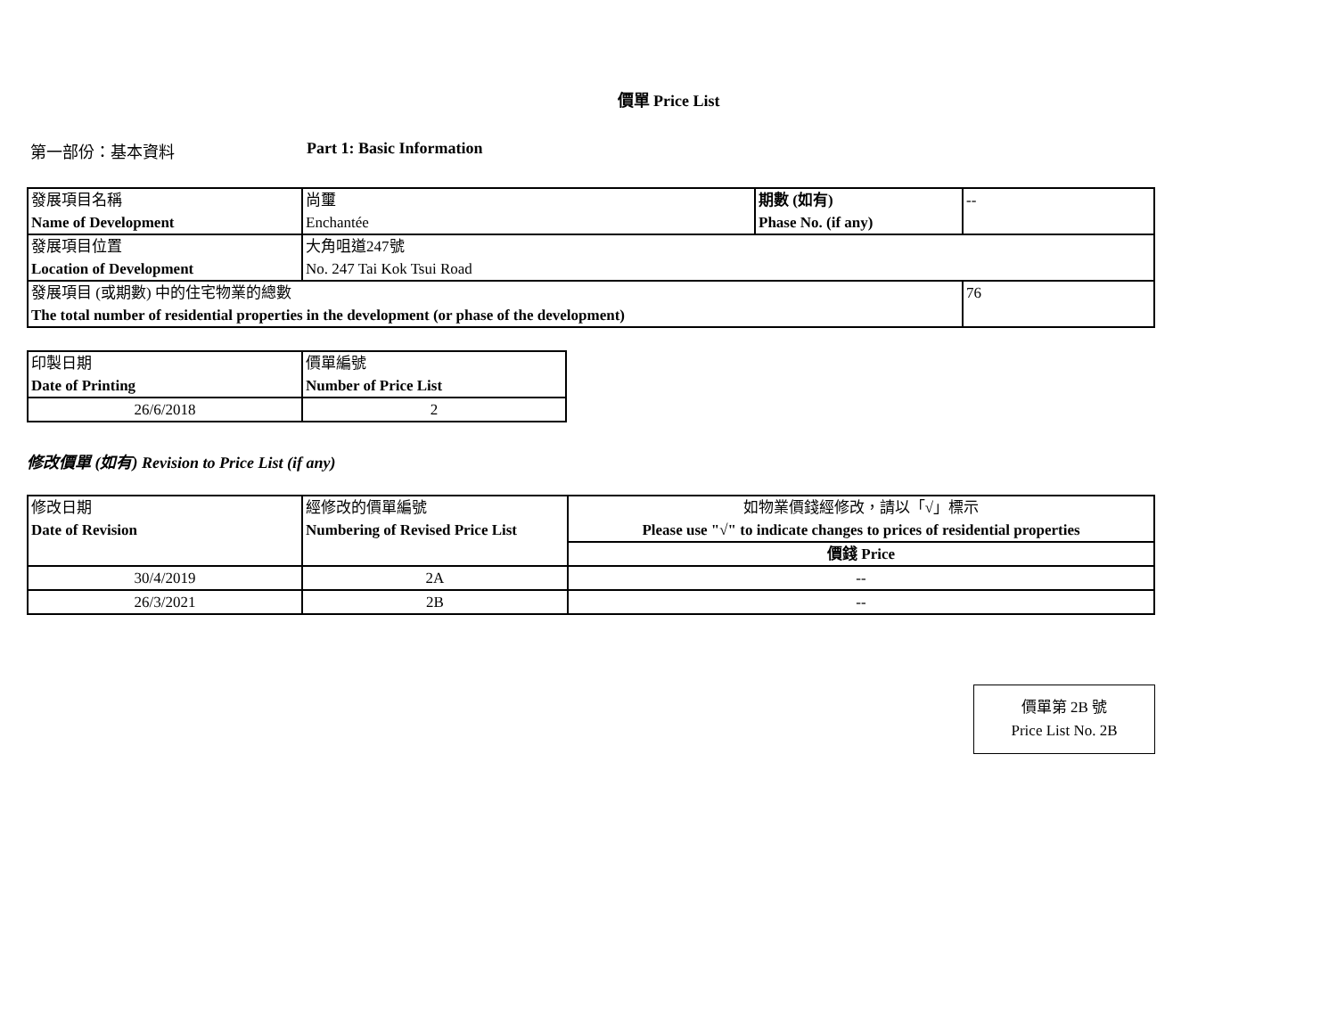價單 Price List
第一部份：基本資料 Part 1: Basic Information
| 發展項目名稱 Name of Development | 尚璽 Enchantée | 期數 (如有) Phase No. (if any) | -- |
| 發展項目位置 Location of Development | 大角咀道247號 No. 247 Tai Kok Tsui Road | | |
| 發展項目 (或期數) 中的住宅物業的總數 The total number of residential properties in the development (or phase of the development) | | | 76 |
| 印製日期 Date of Printing | 價單編號 Number of Price List |
| 26/6/2018 | 2 |
修改價單 (如有) Revision to Price List (if any)
| 修改日期 Date of Revision | 經修改的價單編號 Numbering of Revised Price List | 如物業價錢經修改，請以「√」標示 Please use "√" to indicate changes to prices of residential properties |
| | | 價錢 Price |
| 30/4/2019 | 2A | -- |
| 26/3/2021 | 2B | -- |
價單第 2B 號
Price List No. 2B